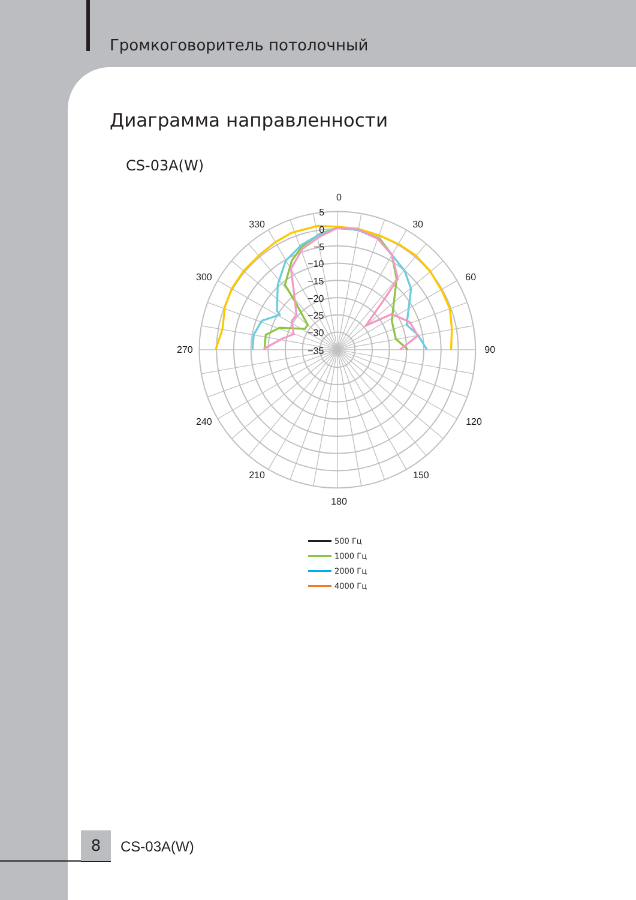Громкоговоритель потолочный
Диаграмма направленности
CS-03A(W)
0
30
60
90
120
150
180
210
240
270
300
330
5
0
−5
−10
−15
−20
−25
−30
−35
500 Гц
1000 Гц
2000 Гц
4000 Гц
8
CS-03A(W)